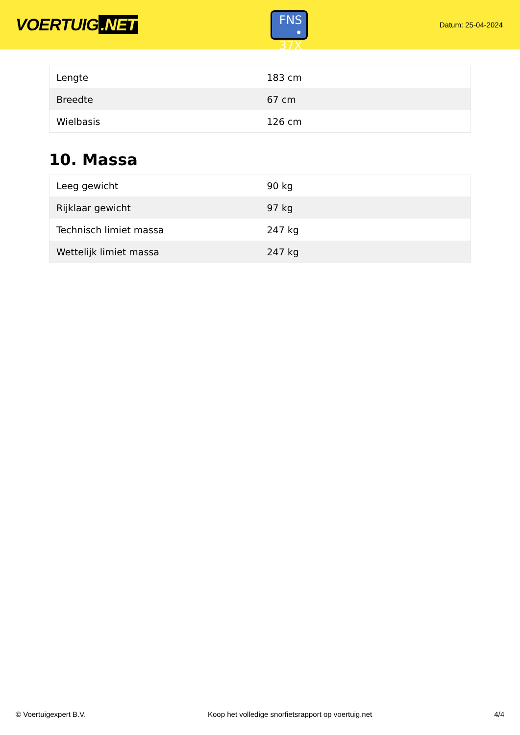VOERTUIG.NET
FNS
• 37X
Datum: 25-04-2024
| Lengte | 183 cm |
| Breedte | 67 cm |
| Wielbasis | 126 cm |
10. Massa
| Leeg gewicht | 90 kg |
| Rijklaar gewicht | 97 kg |
| Technisch limiet massa | 247 kg |
| Wettelijk limiet massa | 247 kg |
© Voertuigexpert B.V. Koop het volledige snorfietsrapport op voertuig.net 4/4